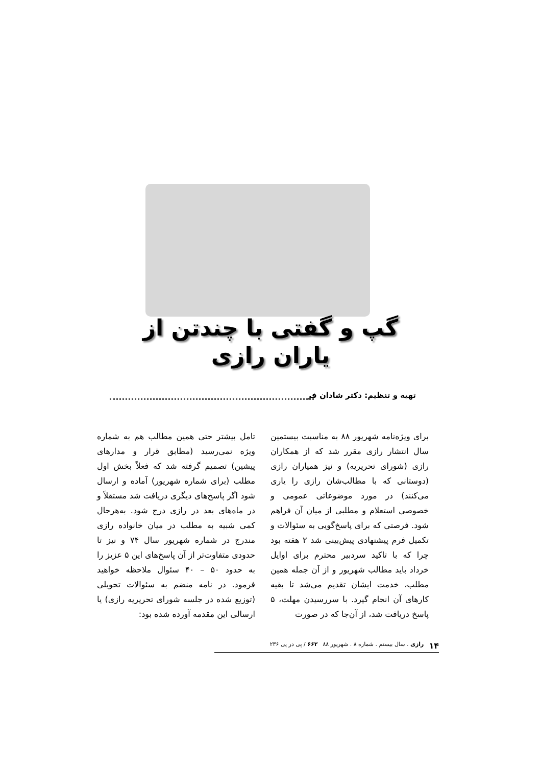گپ و گفتی با چندتن از
یاران رازی
تهیه و تنظیم: دکتر شادان فر
برای ویژه‌نامه شهریور ۸۸ به مناسبت بیستمین سال انتشار رازی مقرر شد که از همکاران رازی (شورای تحریریه) و نیز همیاران رازی (دوستانی که با مطالب‌شان رازی را یاری می‌کنند) در مورد موضوعاتی عمومی و خصوصی استعلام و مطلبی از میان آن فراهم شود. فرصتی که برای پاسخ‌گویی به سئوالات و تکمیل فرم پیشنهادی پیش‌بینی شد ۲ هفته بود چرا که با تاکید سردبیر محترم برای اوایل خرداد باید مطالب شهریور و از آن جمله همین مطلب، خدمت ایشان تقدیم می‌شد تا بقیه کارهای آن انجام گیرد. با سررسیدن مهلت، ۵ پاسخ دریافت شد، از آن‌جا که در صورت
تامل بیشتر حتی همین مطالب هم به شماره ویژه نمی‌رسید (مطابق قرار و مدارهای پیشین) تصمیم گرفته شد که فعلاً بخش اول مطلب (برای شماره شهریور) آماده و ارسال شود اگر پاسخ‌های دیگری دریافت شد مستقلاً و در ماه‌های بعد در رازی درج شود. به‌هرحال کمی شبیه به مطلب در میان خانواده رازی مندرج در شماره شهریور سال ۷۴ و نیز تا حدودی متفاوت‌تر از آن پاسخ‌های این ۵ عزیز را به حدود ۵۰ – ۴۰ سئوال ملاحظه خواهید فرمود. در نامه منضم به سئوالات تحویلی (توزیع شده در جلسه شورای تحریریه رازی) یا ارسالی این مقدمه آورده شده بود:
۱۴ رازی . سال بیستم . شماره ۸ . شهریور ۸۸ ۶۶۲ / پی در پی ۲۳۶